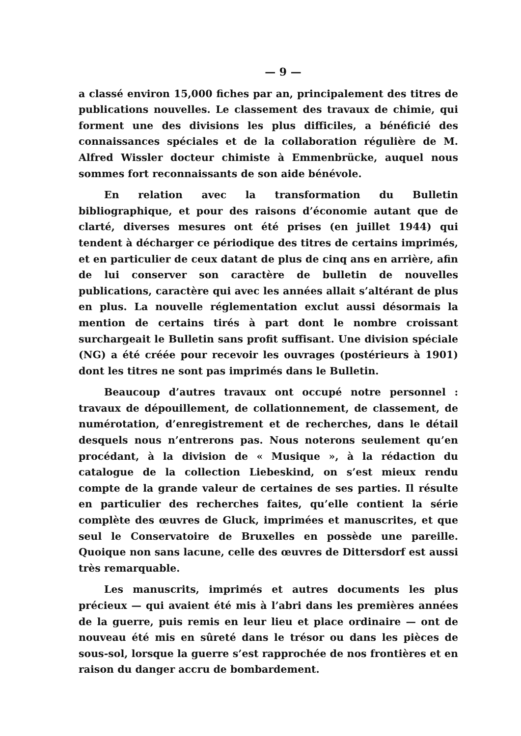— 9 —
a classé environ 15,000 fiches par an, principalement des titres de publications nouvelles. Le classement des travaux de chimie, qui forment une des divisions les plus difficiles, a bénéficié des connaissances spéciales et de la collaboration régulière de M. Alfred Wissler docteur chimiste à Emmenbrücke, auquel nous sommes fort reconnaissants de son aide bénévole.
En relation avec la transformation du Bulletin bibliographique, et pour des raisons d’économie autant que de clarté, diverses mesures ont été prises (en juillet 1944) qui tendent à décharger ce périodique des titres de certains imprimés, et en particulier de ceux datant de plus de cinq ans en arrière, afin de lui conserver son caractère de bulletin de nouvelles publications, caractère qui avec les années allait s’altérant de plus en plus. La nouvelle réglementation exclut aussi désormais la mention de certains tirés à part dont le nombre croissant surchargeait le Bulletin sans profit suffisant. Une division spéciale (NG) a été créée pour recevoir les ouvrages (postérieurs à 1901) dont les titres ne sont pas imprimés dans le Bulletin.
Beaucoup d’autres travaux ont occupé notre personnel : travaux de dépouillement, de collationnement, de classement, de numérotation, d’enregistrement et de recherches, dans le détail desquels nous n’entrerons pas. Nous noterons seulement qu’en procédant, à la division de « Musique », à la rédaction du catalogue de la collection Liebeskind, on s’est mieux rendu compte de la grande valeur de certaines de ses parties. Il résulte en particulier des recherches faites, qu’elle contient la série complète des œuvres de Gluck, imprimées et manuscrites, et que seul le Conservatoire de Bruxelles en possède une pareille. Quoique non sans lacune, celle des œuvres de Dittersdorf est aussi très remarquable.
Les manuscrits, imprimés et autres documents les plus précieux — qui avaient été mis à l’abri dans les premières années de la guerre, puis remis en leur lieu et place ordinaire — ont de nouveau été mis en sûreté dans le trésor ou dans les pièces de sous-sol, lorsque la guerre s’est rapprochée de nos frontières et en raison du danger accru de bombardement.